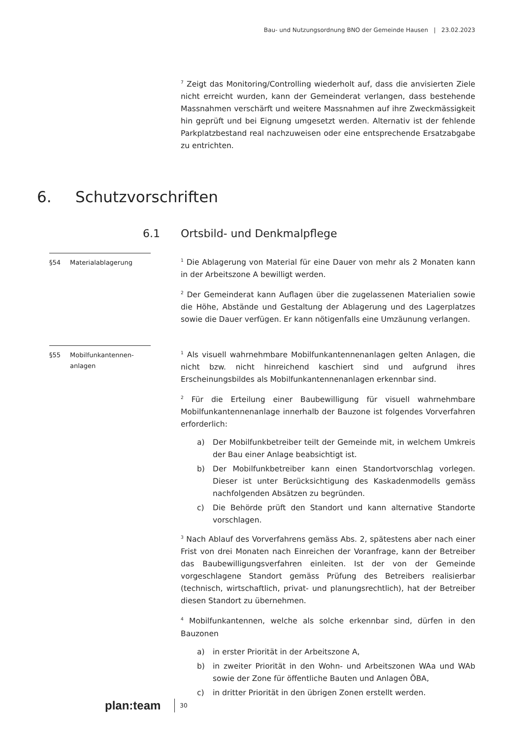Bau- und Nutzungsordnung BNO der Gemeinde Hausen | 23.02.2023
<sup>7</sup> Zeigt das Monitoring/Controlling wiederholt auf, dass die anvisierten Ziele nicht erreicht wurden, kann der Gemeinderat verlangen, dass bestehende Massnahmen verschärft und weitere Massnahmen auf ihre Zweckmässigkeit hin geprüft und bei Eignung umgesetzt werden. Alternativ ist der fehlende Parkplatzbestand real nachzuweisen oder eine entsprechende Ersatzabgabe zu entrichten.
6. Schutzvorschriften
6.1 Ortsbild- und Denkmalpflege
§54 Materialablagerung
<sup>1</sup> Die Ablagerung von Material für eine Dauer von mehr als 2 Monaten kann in der Arbeitszone A bewilligt werden.
<sup>2</sup> Der Gemeinderat kann Auflagen über die zugelassenen Materialien sowie die Höhe, Abstände und Gestaltung der Ablagerung und des Lagerplatzes sowie die Dauer verfügen. Er kann nötigenfalls eine Umzäunung verlangen.
§55 Mobilfunkantennen-
anlagen
<sup>1</sup> Als visuell wahrnehmbare Mobilfunkantennenanlagen gelten Anlagen, die nicht bzw. nicht hinreichend kaschiert sind und aufgrund ihres Erscheinungsbildes als Mobilfunkantennenanlagen erkennbar sind.
<sup>2</sup> Für die Erteilung einer Baubewilligung für visuell wahrnehmbare Mobilfunkantennenanlage innerhalb der Bauzone ist folgendes Vorverfahren erforderlich:
a) Der Mobilfunkbetreiber teilt der Gemeinde mit, in welchem Umkreis der Bau einer Anlage beabsichtigt ist.
b) Der Mobilfunkbetreiber kann einen Standortvorschlag vorlegen. Dieser ist unter Berücksichtigung des Kaskadenmodells gemäss nachfolgenden Absätzen zu begründen.
c) Die Behörde prüft den Standort und kann alternative Standorte vorschlagen.
<sup>3</sup> Nach Ablauf des Vorverfahrens gemäss Abs. 2, spätestens aber nach einer Frist von drei Monaten nach Einreichen der Voranfrage, kann der Betreiber das Baubewilligungsverfahren einleiten. Ist der von der Gemeinde vorgeschlagene Standort gemäss Prüfung des Betreibers realisierbar (technisch, wirtschaftlich, privat- und planungsrechtlich), hat der Betreiber diesen Standort zu übernehmen.
<sup>4</sup> Mobilfunkantennen, welche als solche erkennbar sind, dürfen in den Bauzonen
a) in erster Priorität in der Arbeitszone A,
b) in zweiter Priorität in den Wohn- und Arbeitszonen WAa und WAb sowie der Zone für öffentliche Bauten und Anlagen ÖBA,
c) in dritter Priorität in den übrigen Zonen erstellt werden.
plan:team
30